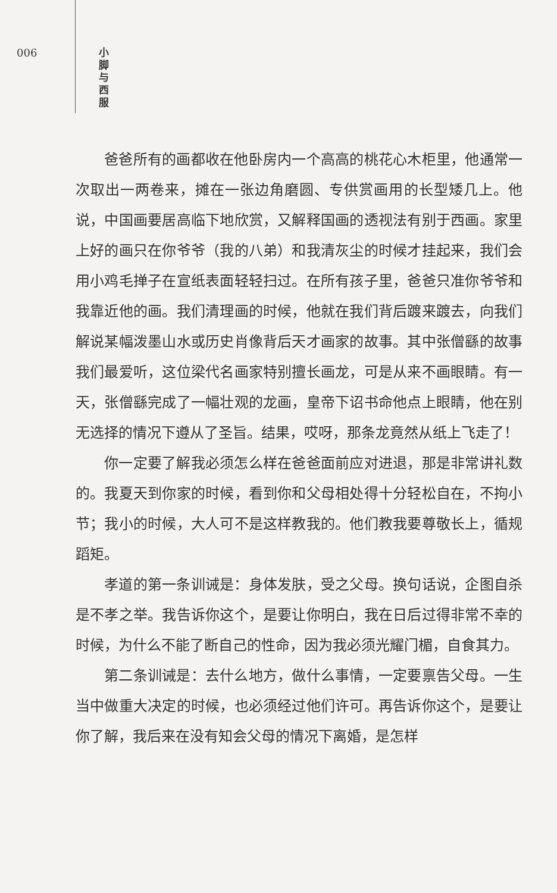006
小 脚 与 西 服
爸爸所有的画都收在他卧房内一个高高的桃花心木柜里，他通常一次取出一两卷来，摊在一张边角磨圆、专供赏画用的长型矮几上。他说，中国画要居高临下地欣赏，又解释国画的透视法有别于西画。家里上好的画只在你爷爷（我的八弟）和我清灰尘的时候才挂起来，我们会用小鸡毛掸子在宣纸表面轻轻扫过。在所有孩子里，爸爸只准你爷爷和我靠近他的画。我们清理画的时候，他就在我们背后踱来踱去，向我们解说某幅泼墨山水或历史肖像背后天才画家的故事。其中张僧繇的故事我们最爱听，这位梁代名画家特别擅长画龙，可是从来不画眼睛。有一天，张僧繇完成了一幅壮观的龙画，皇帝下诏书命他点上眼睛，他在别无选择的情况下遵从了圣旨。结果，哎呀，那条龙竟然从纸上飞走了！
你一定要了解我必须怎么样在爸爸面前应对进退，那是非常讲礼数的。我夏天到你家的时候，看到你和父母相处得十分轻松自在，不拘小节；我小的时候，大人可不是这样教我的。他们教我要尊敬长上，循规蹈矩。
孝道的第一条训诫是：身体发肤，受之父母。换句话说，企图自杀是不孝之举。我告诉你这个，是要让你明白，我在日后过得非常不幸的时候，为什么不能了断自己的性命，因为我必须光耀门楣，自食其力。
第二条训诫是：去什么地方，做什么事情，一定要禀告父母。一生当中做重大决定的时候，也必须经过他们许可。再告诉你这个，是要让你了解，我后来在没有知会父母的情况下离婚，是怎样